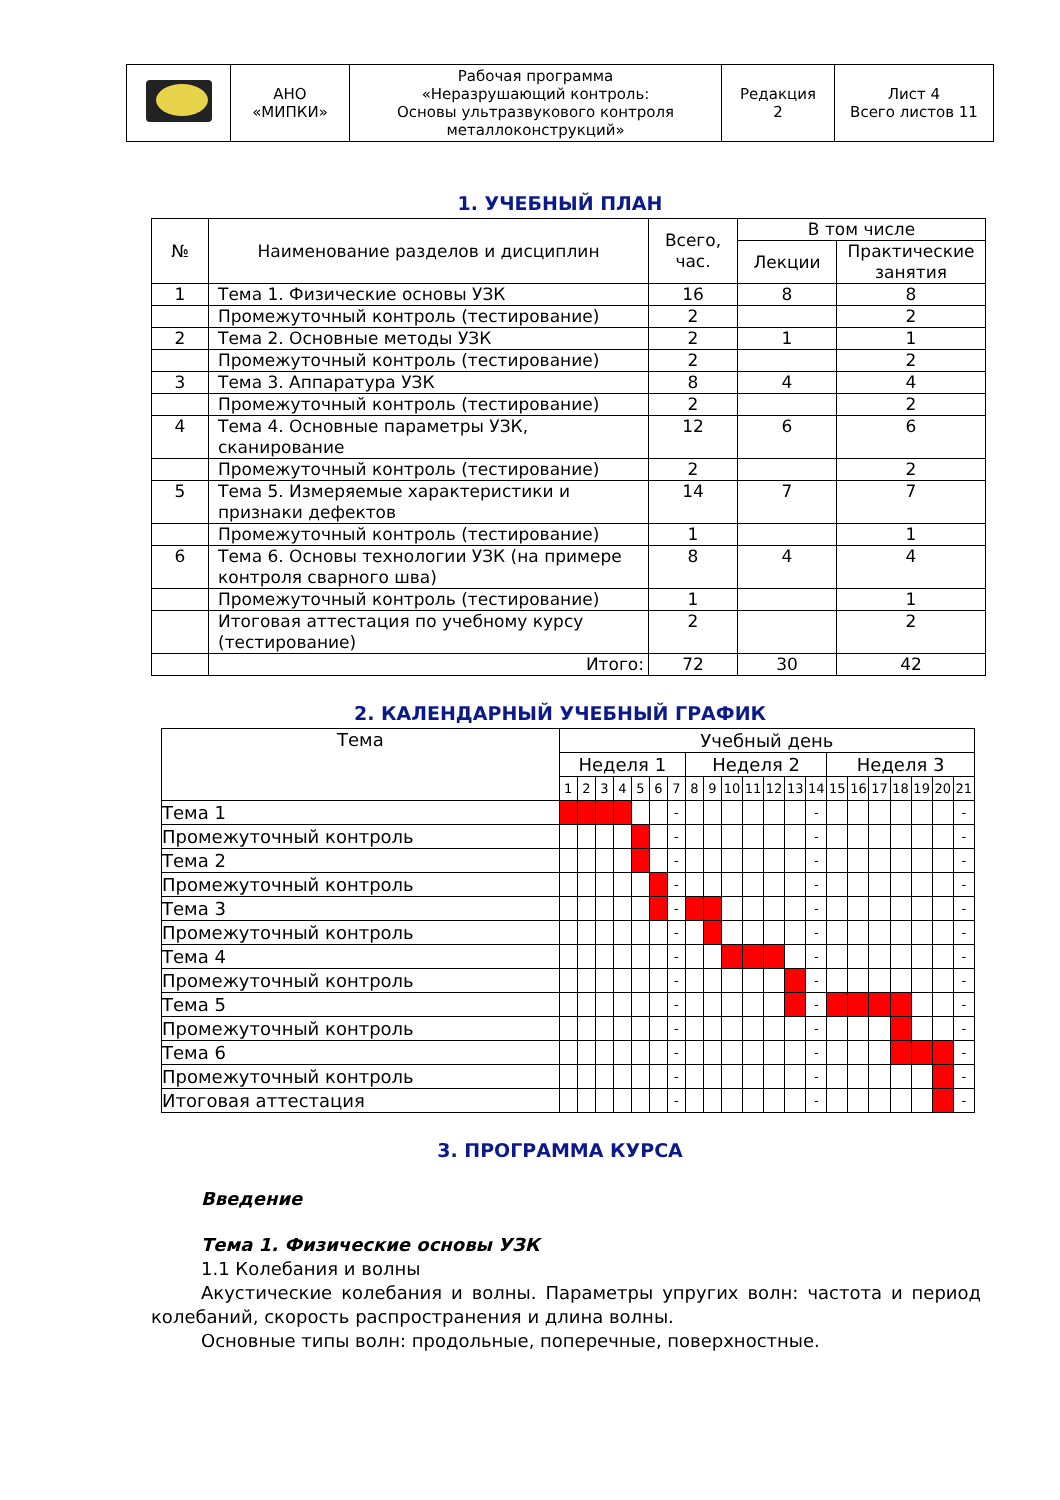| | АНО «МИПКИ» | Рабочая программа «Неразрушающий контроль: Основы ультразвукового контроля металлоконструкций» | Редакция 2 | Лист 4 Всего листов 11 |
1. УЧЕБНЫЙ ПЛАН
| № | Наименование разделов и дисциплин | Всего, час. | В том числе | |
| | | | Лекции | Практические занятия |
| 1 | Тема 1. Физические основы УЗК | 16 | 8 | 8 |
| | Промежуточный контроль (тестирование) | 2 | | 2 |
| 2 | Тема 2. Основные методы УЗК | 2 | 1 | 1 |
| | Промежуточный контроль (тестирование) | 2 | | 2 |
| 3 | Тема 3. Аппаратура УЗК | 8 | 4 | 4 |
| | Промежуточный контроль (тестирование) | 2 | | 2 |
| 4 | Тема 4. Основные параметры УЗК, сканирование | 12 | 6 | 6 |
| | Промежуточный контроль (тестирование) | 2 | | 2 |
| 5 | Тема 5. Измеряемые характеристики и признаки дефектов | 14 | 7 | 7 |
| | Промежуточный контроль (тестирование) | 1 | | 1 |
| 6 | Тема 6. Основы технологии УЗК (на примере контроля сварного шва) | 8 | 4 | 4 |
| | Промежуточный контроль (тестирование) | 1 | | 1 |
| | Итоговая аттестация по учебному курсу (тестирование) | 2 | | 2 |
| | Итого: | 72 | 30 | 42 |
2. КАЛЕНДАРНЫЙ УЧЕБНЫЙ ГРАФИК
| Тема | Учебный день | | | | | | | | | | | | | | | | | | | | |
| | Неделя 1 | | | | | | | Неделя 2 | | | | | | | Неделя 3 | | | | | | |
| | 1 | 2 | 3 | 4 | 5 | 6 | 7 | 8 | 9 | 10 | 11 | 12 | 13 | 14 | 15 | 16 | 17 | 18 | 19 | 20 | 21 |
| Тема 1 | | | | | | | - | | | | | | | - | | | | | | | - |
| Промежуточный контроль | | | | | | | - | | | | | | | - | | | | | | | - |
| Тема 2 | | | | | | | - | | | | | | | - | | | | | | | - |
| Промежуточный контроль | | | | | | | - | | | | | | | - | | | | | | | - |
| Тема 3 | | | | | | | - | | | | | | | - | | | | | | | - |
| Промежуточный контроль | | | | | | | - | | | | | | | - | | | | | | | - |
| Тема 4 | | | | | | | - | | | | | | | - | | | | | | | - |
| Промежуточный контроль | | | | | | | - | | | | | | | - | | | | | | | - |
| Тема 5 | | | | | | | - | | | | | | | - | | | | | | | - |
| Промежуточный контроль | | | | | | | - | | | | | | | - | | | | | | | - |
| Тема 6 | | | | | | | - | | | | | | | - | | | | | | | - |
| Промежуточный контроль | | | | | | | - | | | | | | | - | | | | | | | - |
| Итоговая аттестация | | | | | | | - | | | | | | | - | | | | | | | - |
3. ПРОГРАММА КУРСА
Введение
Тема 1. Физические основы УЗК
1.1 Колебания и волны
Акустические колебания и волны. Параметры упругих волн: частота и период колебаний, скорость распространения и длина волны.
Основные типы волн: продольные, поперечные, поверхностные.